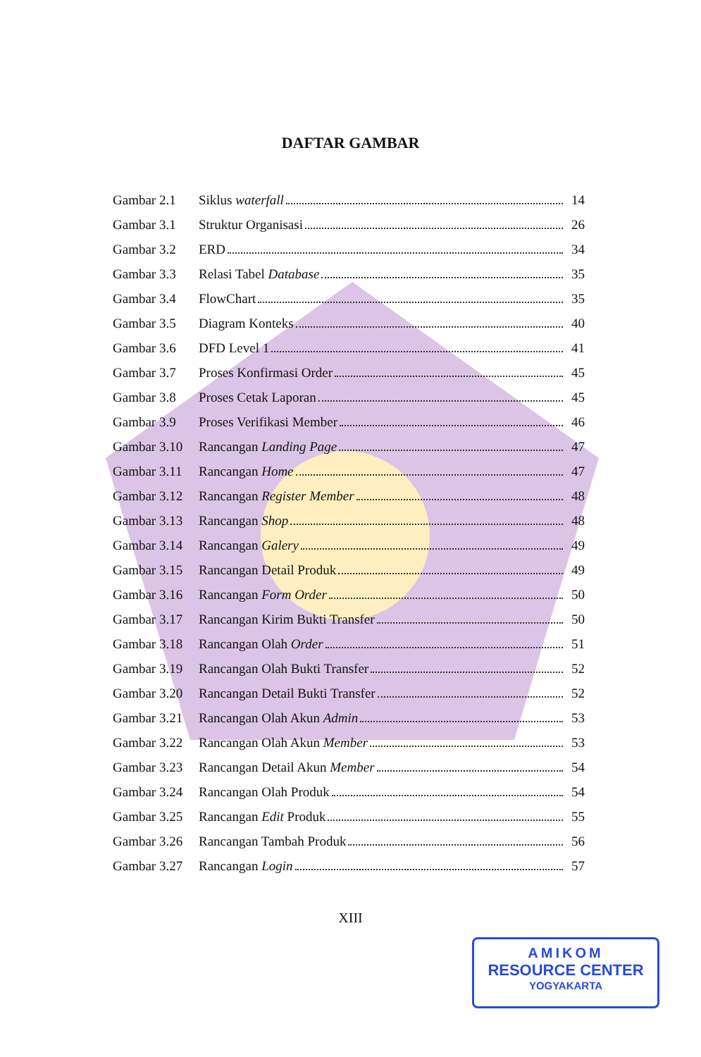DAFTAR GAMBAR
| Gambar 2.1 | Siklus waterfall | 14 |
| Gambar 3.1 | Struktur Organisasi | 26 |
| Gambar 3.2 | ERD | 34 |
| Gambar 3.3 | Relasi Tabel Database | 35 |
| Gambar 3.4 | FlowChart | 35 |
| Gambar 3.5 | Diagram Konteks | 40 |
| Gambar 3.6 | DFD Level 1 | 41 |
| Gambar 3.7 | Proses Konfirmasi Order | 45 |
| Gambar 3.8 | Proses Cetak Laporan | 45 |
| Gambar 3.9 | Proses Verifikasi Member | 46 |
| Gambar 3.10 | Rancangan Landing Page | 47 |
| Gambar 3.11 | Rancangan Home | 47 |
| Gambar 3.12 | Rancangan Register Member | 48 |
| Gambar 3.13 | Rancangan Shop | 48 |
| Gambar 3.14 | Rancangan Galery | 49 |
| Gambar 3.15 | Rancangan Detail Produk | 49 |
| Gambar 3.16 | Rancangan Form Order | 50 |
| Gambar 3.17 | Rancangan Kirim Bukti Transfer | 50 |
| Gambar 3.18 | Rancangan Olah Order | 51 |
| Gambar 3.19 | Rancangan Olah Bukti Transfer | 52 |
| Gambar 3.20 | Rancangan Detail Bukti Transfer | 52 |
| Gambar 3.21 | Rancangan Olah Akun Admin | 53 |
| Gambar 3.22 | Rancangan Olah Akun Member | 53 |
| Gambar 3.23 | Rancangan Detail Akun Member | 54 |
| Gambar 3.24 | Rancangan Olah Produk | 54 |
| Gambar 3.25 | Rancangan Edit Produk | 55 |
| Gambar 3.26 | Rancangan Tambah Produk | 56 |
| Gambar 3.27 | Rancangan Login | 57 |
XIII
AMIKOM
RESOURCE CENTER
YOGYAKARTA